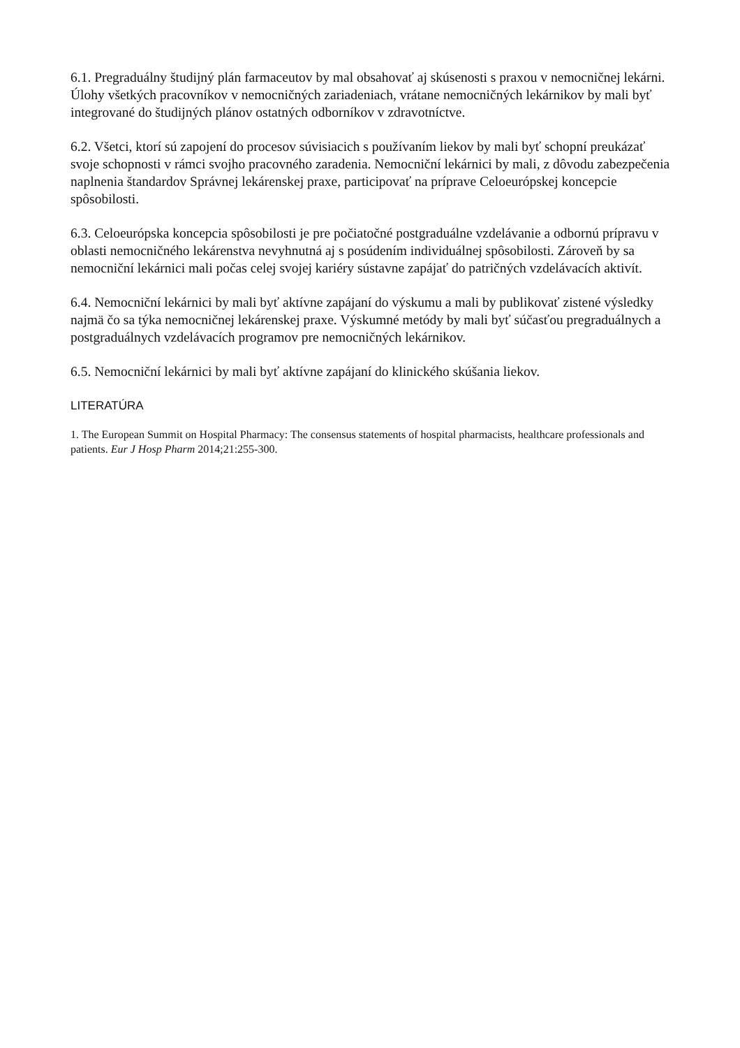6.1. Pregraduálny študijný plán farmaceutov by mal obsahovať aj skúsenosti s praxou v nemocničnej lekárni. Úlohy všetkých pracovníkov v nemocničných zariadeniach, vrátane nemocničných lekárnikov by mali byť integrované do študijných plánov ostatných odborníkov v zdravotníctve.
6.2. Všetci, ktorí sú zapojení do procesov súvisiacich s používaním liekov by mali byť schopní preukázať svoje schopnosti v rámci svojho pracovného zaradenia. Nemocniční lekárnici by mali, z dôvodu zabezpečenia naplnenia štandardov Správnej lekárenskej praxe, participovať na príprave Celoeurópskej koncepcie spôsobilosti.
6.3. Celoeurópska koncepcia spôsobilosti je pre počiatočné postgraduálne vzdelávanie a odbornú prípravu v oblasti nemocničného lekárenstva nevyhnutná aj s posúdením individuálnej spôsobilosti. Zároveň by sa nemocniční lekárnici mali počas celej svojej kariéry sústavne zapájať do patričných vzdelávacích aktivít.
6.4. Nemocniční lekárnici by mali byť aktívne zapájaní do výskumu a mali by publikovať zistené výsledky najmä čo sa týka nemocničnej lekárenskej praxe. Výskumné metódy by mali byť súčasťou pregraduálnych a postgraduálnych vzdelávacích programov pre nemocničných lekárnikov.
6.5. Nemocniční lekárnici by mali byť aktívne zapájaní do klinického skúšania liekov.
LITERATÚRA
1. The European Summit on Hospital Pharmacy: The consensus statements of hospital pharmacists, healthcare professionals and patients. Eur J Hosp Pharm 2014;21:255-300.